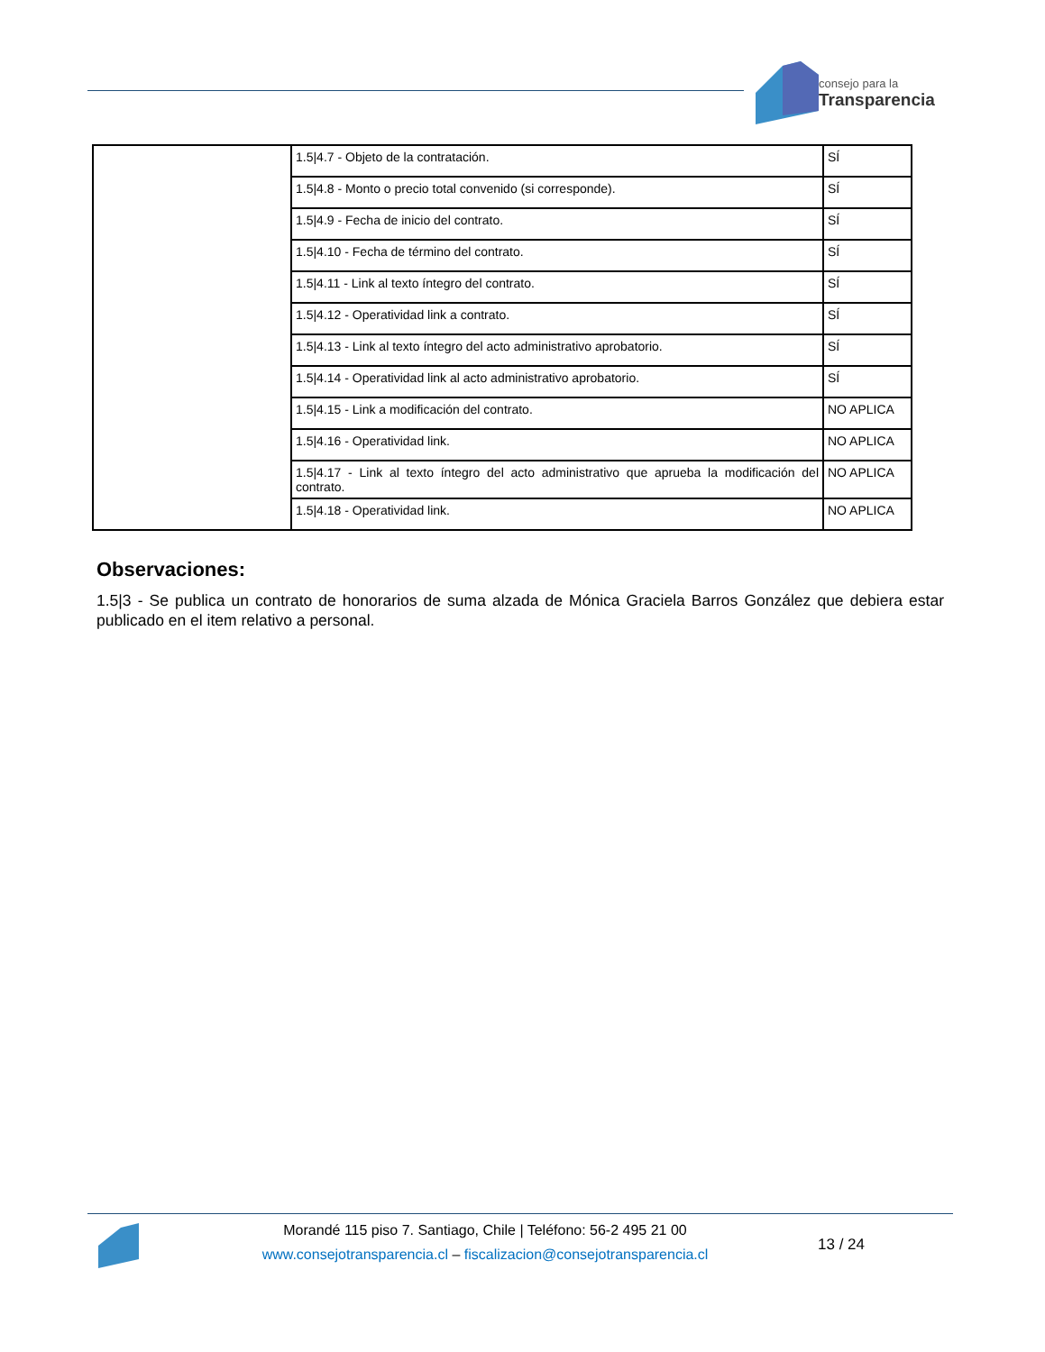consejo para la
Transparencia
| | 1.5/4.7 - Objeto de la contratación. | SÍ |
| | 1.5/4.8 - Monto o precio total convenido (si corresponde). | SÍ |
| | 1.5/4.9 - Fecha de inicio del contrato. | SÍ |
| | 1.5/4.10 - Fecha de término del contrato. | SÍ |
| | 1.5/4.11 - Link al texto íntegro del contrato. | SÍ |
| | 1.5/4.12 - Operatividad link a contrato. | SÍ |
| | 1.5/4.13 - Link al texto íntegro del acto administrativo aprobatorio. | SÍ |
| | 1.5/4.14 - Operatividad link al acto administrativo aprobatorio. | SÍ |
| | 1.5/4.15 - Link a modificación del contrato. | NO APLICA |
| | 1.5/4.16 - Operatividad link. | NO APLICA |
| | 1.5/4.17 - Link al texto íntegro del acto administrativo que aprueba la modificación del contrato. | NO APLICA |
| | 1.5/4.18 - Operatividad link. | NO APLICA |
Observaciones:
1.5|3 - Se publica un contrato de honorarios de suma alzada de Mónica Graciela Barros González que debiera estar publicado en el item relativo a personal.
Morandé 115 piso 7. Santiago, Chile | Teléfono: 56-2 495 21 00
www.consejotransparencia.cl – fiscalizacion@consejotransparencia.cl
13 / 24